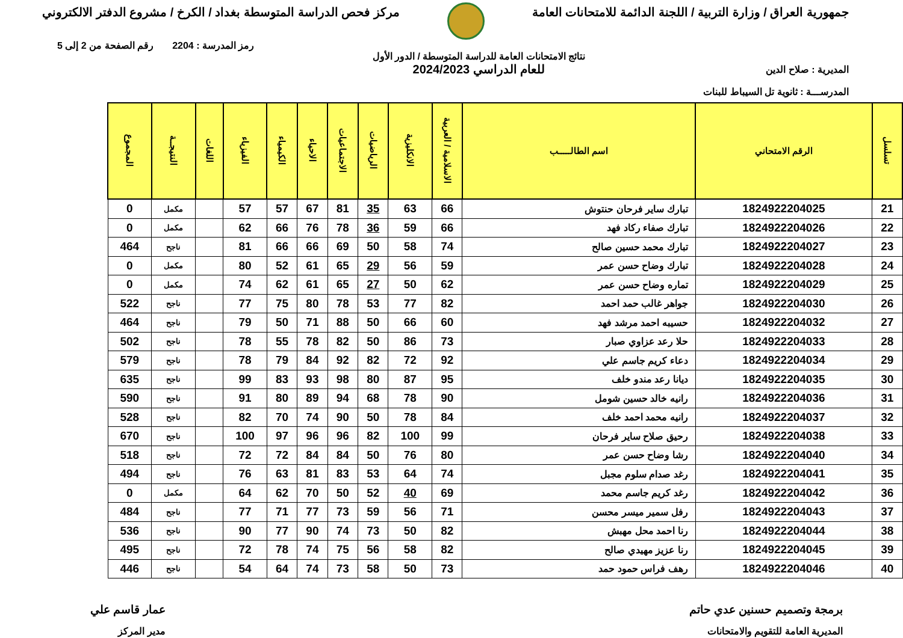جمهورية العراق / وزارة التربية / اللجنة الدائمة للامتحانات العامة
مركز فحص الدراسة المتوسطة بغداد / الكرخ / مشروع الدفتر الالكتروني
المديرية : صلاح الدين
المدرســـة : ثانوية تل السيباط للبنات
نتائج الامتحانات العامة للدراسة المتوسطة / الدور الأول
للعام الدراسي 2024/2023
رمز المدرسة : 2204 رقم الصفحة من 2 إلى 5
| تسلسل | الرقم الامتحاني | اسم الطالـــــب | الاسلامية / العربية | الانكليزية | الرياضيات | الاجتماعيات | الاحياء | الكيمياء | الفيزياء | اللغات | النتيجــة | المجموع |
| --- | --- | --- | --- | --- | --- | --- | --- | --- | --- | --- | --- | --- |
| 21 | 1824922204025 | تبارك ساير فرحان حنتوش | 66 | 63 | 35 | 81 | 67 | 57 | 57 | | مكمل | 0 |
| 22 | 1824922204026 | تبارك صفاء ركاد فهد | 66 | 59 | 36 | 78 | 76 | 66 | 62 | | مكمل | 0 |
| 23 | 1824922204027 | تبارك محمد حسين صالح | 74 | 58 | 50 | 69 | 66 | 66 | 81 | | ناجح | 464 |
| 24 | 1824922204028 | تبارك وضاح حسن عمر | 59 | 56 | 29 | 65 | 61 | 52 | 80 | | مكمل | 0 |
| 25 | 1824922204029 | تماره وضاح حسن عمر | 62 | 50 | 27 | 65 | 61 | 62 | 74 | | مكمل | 0 |
| 26 | 1824922204030 | جواهر غالب حمد احمد | 82 | 77 | 53 | 78 | 80 | 75 | 77 | | ناجح | 522 |
| 27 | 1824922204032 | حسيبه احمد مرشد فهد | 60 | 66 | 50 | 88 | 71 | 50 | 79 | | ناجح | 464 |
| 28 | 1824922204033 | حلا رعد عزاوي صبار | 73 | 86 | 50 | 82 | 78 | 55 | 78 | | ناجح | 502 |
| 29 | 1824922204034 | دعاء كريم جاسم علي | 92 | 72 | 82 | 92 | 84 | 79 | 78 | | ناجح | 579 |
| 30 | 1824922204035 | ديانا رعد مندو خلف | 95 | 87 | 80 | 98 | 93 | 83 | 99 | | ناجح | 635 |
| 31 | 1824922204036 | رانيه خالد حسين شومل | 90 | 78 | 68 | 94 | 89 | 80 | 91 | | ناجح | 590 |
| 32 | 1824922204037 | رانيه محمد احمد خلف | 84 | 78 | 50 | 90 | 74 | 70 | 82 | | ناجح | 528 |
| 33 | 1824922204038 | رحيق صلاح ساير فرحان | 99 | 100 | 82 | 96 | 96 | 97 | 100 | | ناجح | 670 |
| 34 | 1824922204040 | رشا وضاح حسن عمر | 80 | 76 | 50 | 84 | 84 | 72 | 72 | | ناجح | 518 |
| 35 | 1824922204041 | رغد صدام سلوم مجبل | 74 | 64 | 53 | 83 | 81 | 63 | 76 | | ناجح | 494 |
| 36 | 1824922204042 | رغد كريم جاسم محمد | 69 | 40 | 52 | 50 | 70 | 62 | 64 | | مكمل | 0 |
| 37 | 1824922204043 | رفل سمير ميسر محسن | 71 | 56 | 59 | 73 | 77 | 71 | 77 | | ناجح | 484 |
| 38 | 1824922204044 | رنا احمد محل مهبش | 82 | 50 | 73 | 74 | 90 | 77 | 90 | | ناجح | 536 |
| 39 | 1824922204045 | رنا عزيز مهيدي صالح | 82 | 58 | 56 | 75 | 74 | 78 | 72 | | ناجح | 495 |
| 40 | 1824922204046 | رهف فراس حمود حمد | 73 | 50 | 58 | 73 | 74 | 64 | 54 | | ناجح | 446 |
برمجة وتصميم حسنين عدي حاتم
المديرية العامة للتقويم والامتحانات
عمار قاسم علي
مدير المركز